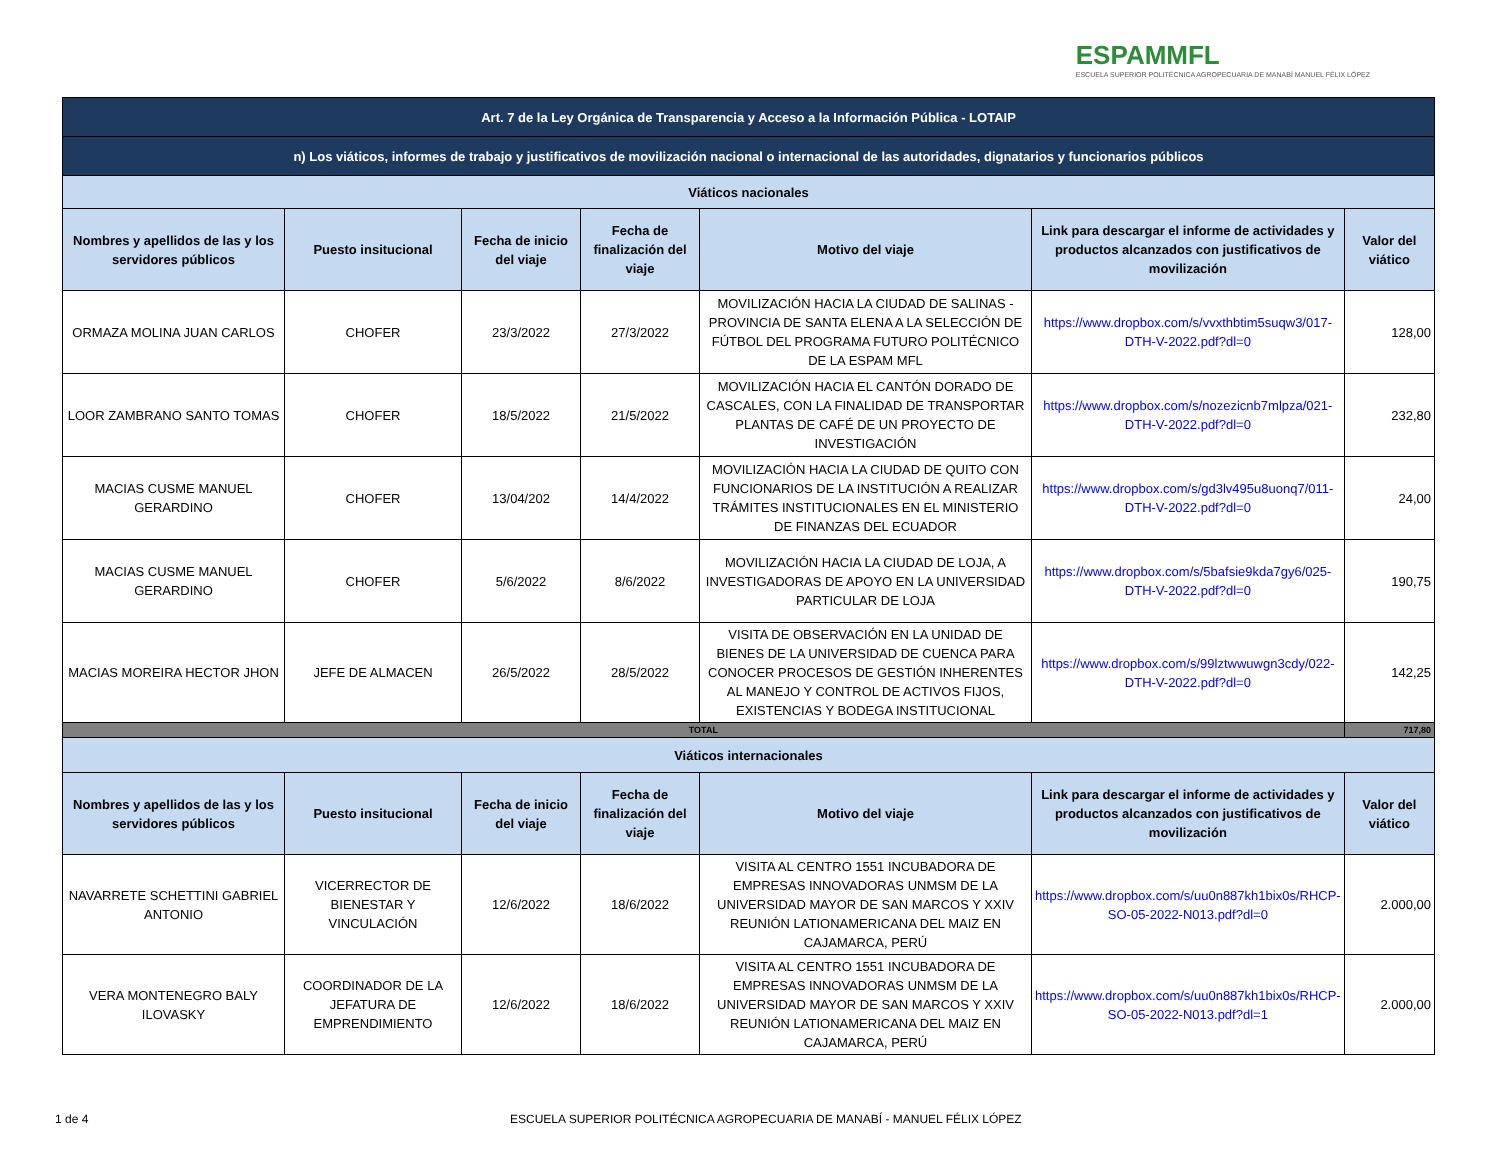ESPAMMFL
ESCUELA SUPERIOR POLITÉCNICA AGROPECUARIA DE MANABÍ MANUEL FÉLIX LÓPEZ
| Art. 7 de la Ley Orgánica de Transparencia y Acceso a la Información Pública - LOTAIP | | | | | | |
| n) Los viáticos, informes de trabajo y justificativos de movilización nacional o internacional de las autoridades, dignatarios y funcionarios públicos | | | | | | |
| Viáticos nacionales | | | | | | |
| Nombres y apellidos de las y los servidores públicos | Puesto insitucional | Fecha de inicio del viaje | Fecha de finalización del viaje | Motivo del viaje | Link para descargar el informe de actividades y productos alcanzados con justificativos de movilización | Valor del viático |
| ORMAZA MOLINA JUAN CARLOS | CHOFER | 23/3/2022 | 27/3/2022 | MOVILIZACIÓN HACIA LA CIUDAD DE SALINAS - PROVINCIA DE SANTA ELENA A LA SELECCIÓN DE FÚTBOL DEL PROGRAMA FUTURO POLITÉCNICO DE LA ESPAM MFL | https://www.dropbox.com/s/vvxthbtim5suqw3/017-DTH-V-2022.pdf?dl=0 | 128,00 |
| LOOR ZAMBRANO SANTO TOMAS | CHOFER | 18/5/2022 | 21/5/2022 | MOVILIZACIÓN HACIA EL CANTÓN DORADO DE CASCALES, CON LA FINALIDAD DE TRANSPORTAR PLANTAS DE CAFÉ DE UN PROYECTO DE INVESTIGACIÓN | https://www.dropbox.com/s/nozezicnb7mlpza/021-DTH-V-2022.pdf?dl=0 | 232,80 |
| MACIAS CUSME MANUEL GERARDINO | CHOFER | 13/04/202 | 14/4/2022 | MOVILIZACIÓN HACIA LA CIUDAD DE QUITO CON FUNCIONARIOS DE LA INSTITUCIÓN A REALIZAR TRÁMITES INSTITUCIONALES EN EL MINISTERIO DE FINANZAS DEL ECUADOR | https://www.dropbox.com/s/gd3lv495u8uonq7/011-DTH-V-2022.pdf?dl=0 | 24,00 |
| MACIAS CUSME MANUEL GERARDINO | CHOFER | 5/6/2022 | 8/6/2022 | MOVILIZACIÓN HACIA LA CIUDAD DE LOJA, A INVESTIGADORAS DE APOYO EN LA UNIVERSIDAD PARTICULAR DE LOJA | https://www.dropbox.com/s/5bafsie9kda7gy6/025-DTH-V-2022.pdf?dl=0 | 190,75 |
| MACIAS MOREIRA HECTOR JHON | JEFE DE ALMACEN | 26/5/2022 | 28/5/2022 | VISITA DE OBSERVACIÓN EN LA UNIDAD DE BIENES DE LA UNIVERSIDAD DE CUENCA PARA CONOCER PROCESOS DE GESTIÓN INHERENTES AL MANEJO Y CONTROL DE ACTIVOS FIJOS, EXISTENCIAS Y BODEGA INSTITUCIONAL | https://www.dropbox.com/s/99lztwwuwgn3cdy/022-DTH-V-2022.pdf?dl=0 | 142,25 |
| TOTAL | | | | | | 717,80 |
| Viáticos internacionales | | | | | | |
| Nombres y apellidos de las y los servidores públicos | Puesto insitucional | Fecha de inicio del viaje | Fecha de finalización del viaje | Motivo del viaje | Link para descargar el informe de actividades y productos alcanzados con justificativos de movilización | Valor del viático |
| NAVARRETE SCHETTINI GABRIEL ANTONIO | VICERRECTOR DE BIENESTAR Y VINCULACIÓN | 12/6/2022 | 18/6/2022 | VISITA AL CENTRO 1551 INCUBADORA DE EMPRESAS INNOVADORAS UNMSM DE LA UNIVERSIDAD MAYOR DE SAN MARCOS Y XXIV REUNIÓN LATIONAMERICANA DEL MAIZ EN CAJAMARCA, PERÚ | https://www.dropbox.com/s/uu0n887kh1bix0s/RHCP-SO-05-2022-N013.pdf?dl=0 | 2.000,00 |
| VERA MONTENEGRO BALY ILOVASKY | COORDINADOR DE LA JEFATURA DE EMPRENDIMIENTO | 12/6/2022 | 18/6/2022 | VISITA AL CENTRO 1551 INCUBADORA DE EMPRESAS INNOVADORAS UNMSM DE LA UNIVERSIDAD MAYOR DE SAN MARCOS Y XXIV REUNIÓN LATIONAMERICANA DEL MAIZ EN CAJAMARCA, PERÚ | https://www.dropbox.com/s/uu0n887kh1bix0s/RHCP-SO-05-2022-N013.pdf?dl=1 | 2.000,00 |
1 de 4 ESCUELA SUPERIOR POLITÉCNICA AGROPECUARIA DE MANABÍ - MANUEL FÉLIX LÓPEZ